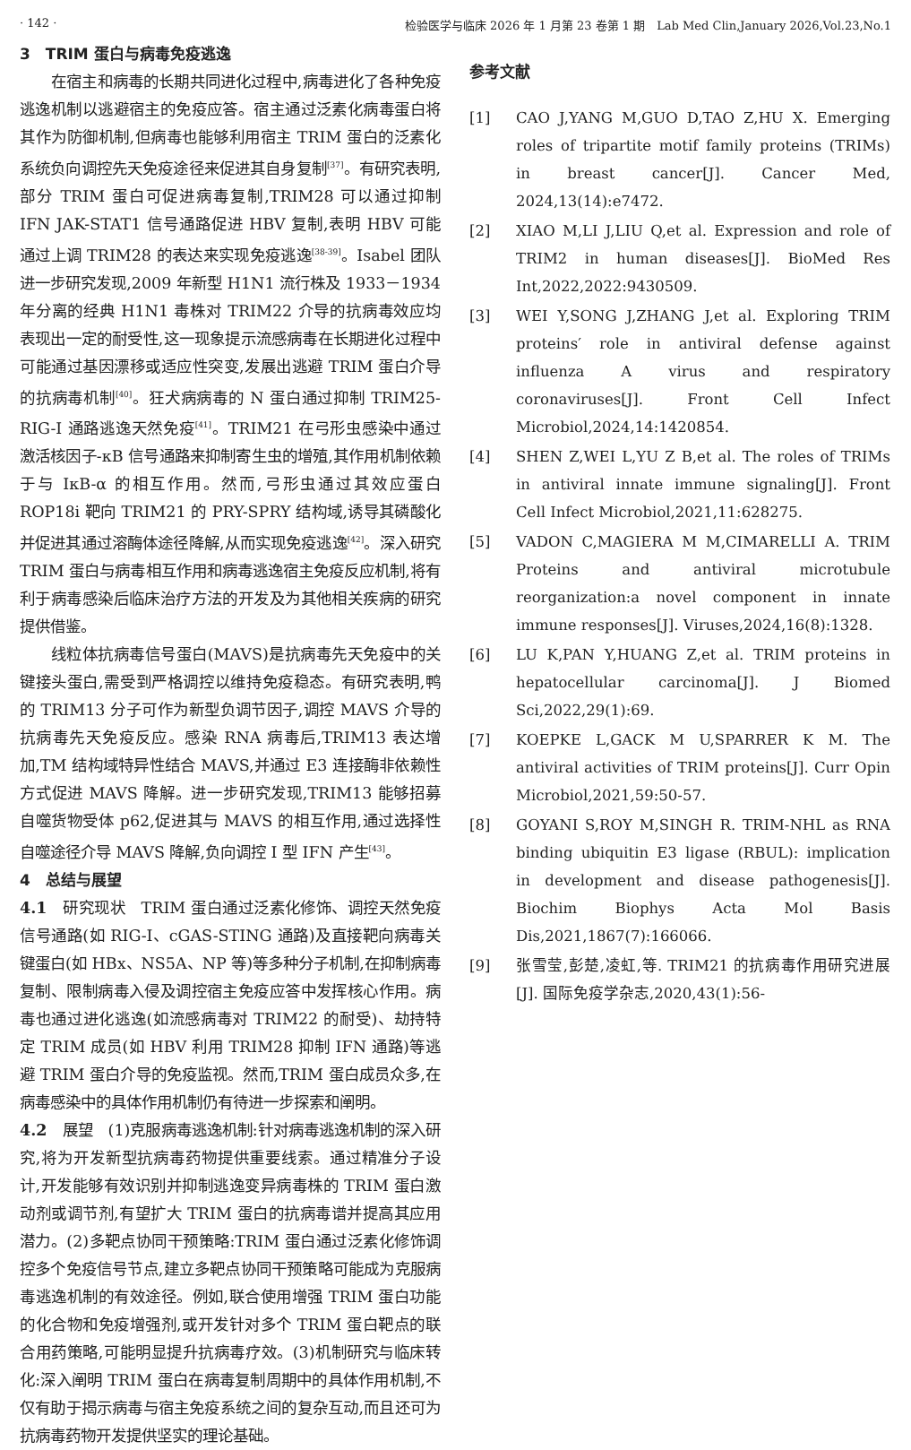· 142 · 检验医学与临床 2026 年 1 月第 23 卷第 1 期　Lab Med Clin,January 2026,Vol.23,No.1
3　TRIM 蛋白与病毒免疫逃逸
在宿主和病毒的长期共同进化过程中,病毒进化了各种免疫逃逸机制以逃避宿主的免疫应答。宿主通过泛素化病毒蛋白将其作为防御机制,但病毒也能够利用宿主 TRIM 蛋白的泛素化系统负向调控先天免疫途径来促进其自身复制<sup>[37]</sup>。有研究表明,部分 TRIM 蛋白可促进病毒复制,TRIM28 可以通过抑制 IFN JAK-STAT1 信号通路促进 HBV 复制,表明 HBV 可能通过上调 TRIM28 的表达来实现免疫逃逸<sup>[38-39]</sup>。Isabel 团队进一步研究发现,2009 年新型 H1N1 流行株及 1933－1934 年分离的经典 H1N1 毒株对 TRIM22 介导的抗病毒效应均表现出一定的耐受性,这一现象提示流感病毒在长期进化过程中可能通过基因漂移或适应性突变,发展出逃避 TRIM 蛋白介导的抗病毒机制<sup>[40]</sup>。狂犬病病毒的 N 蛋白通过抑制 TRIM25-RIG-I 通路逃逸天然免疫<sup>[41]</sup>。TRIM21 在弓形虫感染中通过激活核因子-κB 信号通路来抑制寄生虫的增殖,其作用机制依赖于与 IκB-α 的相互作用。然而,弓形虫通过其效应蛋白 ROP18i 靶向 TRIM21 的 PRY-SPRY 结构域,诱导其磷酸化并促进其通过溶酶体途径降解,从而实现免疫逃逸<sup>[42]</sup>。深入研究 TRIM 蛋白与病毒相互作用和病毒逃逸宿主免疫反应机制,将有利于病毒感染后临床治疗方法的开发及为其他相关疾病的研究提供借鉴。
线粒体抗病毒信号蛋白(MAVS)是抗病毒先天免疫中的关键接头蛋白,需受到严格调控以维持免疫稳态。有研究表明,鸭的 TRIM13 分子可作为新型负调节因子,调控 MAVS 介导的抗病毒先天免疫反应。感染 RNA 病毒后,TRIM13 表达增加,TM 结构域特异性结合 MAVS,并通过 E3 连接酶非依赖性方式促进 MAVS 降解。进一步研究发现,TRIM13 能够招募自噬货物受体 p62,促进其与 MAVS 的相互作用,通过选择性自噬途径介导 MAVS 降解,负向调控 Ⅰ 型 IFN 产生<sup>[43]</sup>。
4　总结与展望
4.1　研究现状　TRIM 蛋白通过泛素化修饰、调控天然免疫信号通路(如 RIG-I、cGAS-STING 通路)及直接靶向病毒关键蛋白(如 HBx、NS5A、NP 等)等多种分子机制,在抑制病毒复制、限制病毒入侵及调控宿主免疫应答中发挥核心作用。病毒也通过进化逃逸(如流感病毒对 TRIM22 的耐受)、劫持特定 TRIM 成员(如 HBV 利用 TRIM28 抑制 IFN 通路)等逃避 TRIM 蛋白介导的免疫监视。然而,TRIM 蛋白成员众多,在病毒感染中的具体作用机制仍有待进一步探索和阐明。
4.2　展望　(1)克服病毒逃逸机制:针对病毒逃逸机制的深入研究,将为开发新型抗病毒药物提供重要线索。通过精准分子设计,开发能够有效识别并抑制逃逸变异病毒株的 TRIM 蛋白激动剂或调节剂,有望扩大 TRIM 蛋白的抗病毒谱并提高其应用潜力。(2)多靶点协同干预策略:TRIM 蛋白通过泛素化修饰调控多个免疫信号节点,建立多靶点协同干预策略可能成为克服病毒逃逸机制的有效途径。例如,联合使用增强 TRIM 蛋白功能的化合物和免疫增强剂,或开发针对多个 TRIM 蛋白靶点的联合用药策略,可能明显提升抗病毒疗效。(3)机制研究与临床转化:深入阐明 TRIM 蛋白在病毒复制周期中的具体作用机制,不仅有助于揭示病毒与宿主免疫系统之间的复杂互动,而且还可为抗病毒药物开发提供坚实的理论基础。
参考文献
[1] CAO J,YANG M,GUO D,TAO Z,HU X. Emerging roles of tripartite motif family proteins (TRIMs) in breast cancer[J]. Cancer Med, 2024,13(14):e7472.
[2] XIAO M,LI J,LIU Q,et al. Expression and role of TRIM2 in human diseases[J]. BioMed Res Int,2022,2022:9430509.
[3] WEI Y,SONG J,ZHANG J,et al. Exploring TRIM proteins′ role in antiviral defense against influenza A virus and respiratory coronaviruses[J]. Front Cell Infect Microbiol,2024,14:1420854.
[4] SHEN Z,WEI L,YU Z B,et al. The roles of TRIMs in antiviral innate immune signaling[J]. Front Cell Infect Microbiol,2021,11:628275.
[5] VADON C,MAGIERA M M,CIMARELLI A. TRIM Proteins and antiviral microtubule reorganization:a novel component in innate immune responses[J]. Viruses,2024,16(8):1328.
[6] LU K,PAN Y,HUANG Z,et al. TRIM proteins in hepatocellular carcinoma[J]. J Biomed Sci,2022,29(1):69.
[7] KOEPKE L,GACK M U,SPARRER K M. The antiviral activities of TRIM proteins[J]. Curr Opin Microbiol,2021,59:50-57.
[8] GOYANI S,ROY M,SINGH R. TRIM-NHL as RNA binding ubiquitin E3 ligase (RBUL): implication in development and disease pathogenesis[J]. Biochim Biophys Acta Mol Basis Dis,2021,1867(7):166066.
[9] 张雪莹,彭楚,凌虹,等. TRIM21 的抗病毒作用研究进展[J]. 国际免疫学杂志,2020,43(1):56-